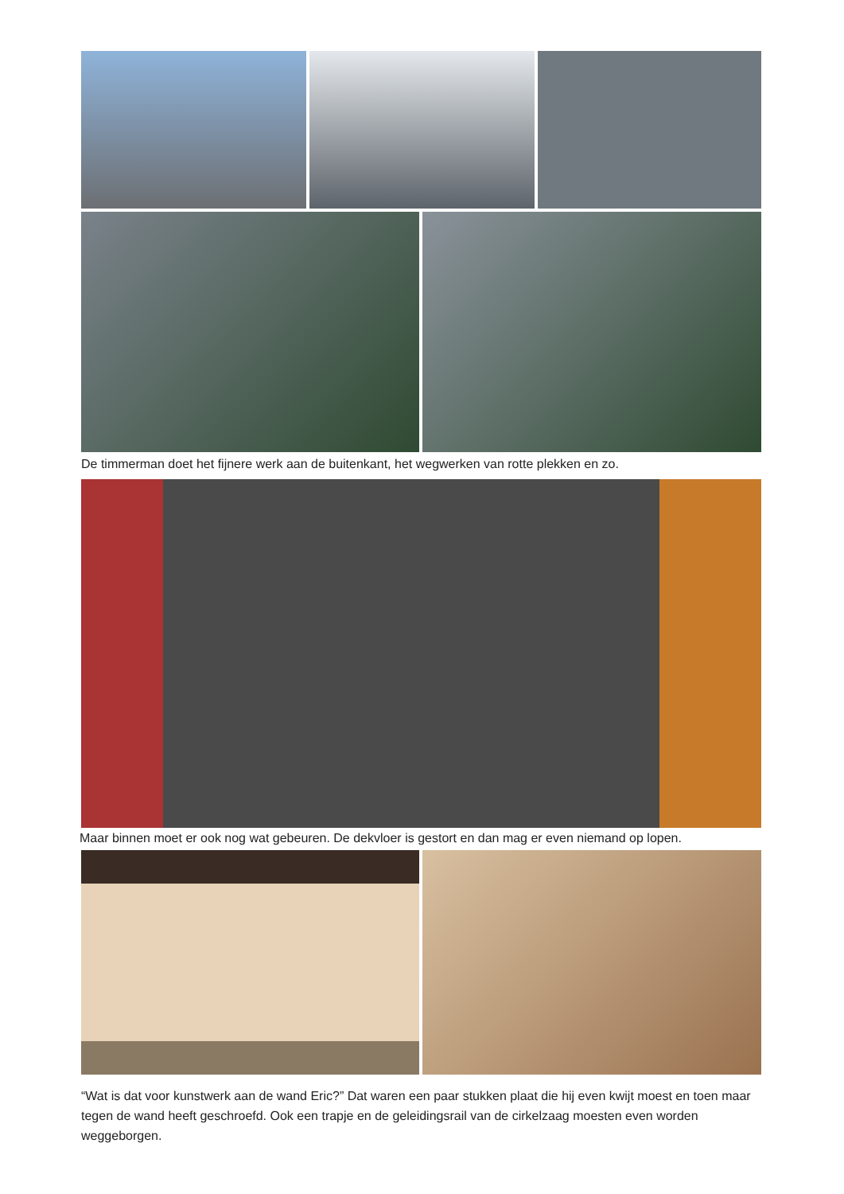De timmerman doet het fijnere werk aan de buitenkant, het wegwerken van rotte plekken en zo.
Maar binnen moet er ook nog wat gebeuren. De dekvloer is gestort en dan mag er even niemand op lopen.
“Wat is dat voor kunstwerk aan de wand Eric?” Dat waren een paar stukken plaat die hij even kwijt moest en toen maar tegen de wand heeft geschroefd. Ook een trapje en de geleidingsrail van de cirkelzaag moesten even worden weggeborgen.